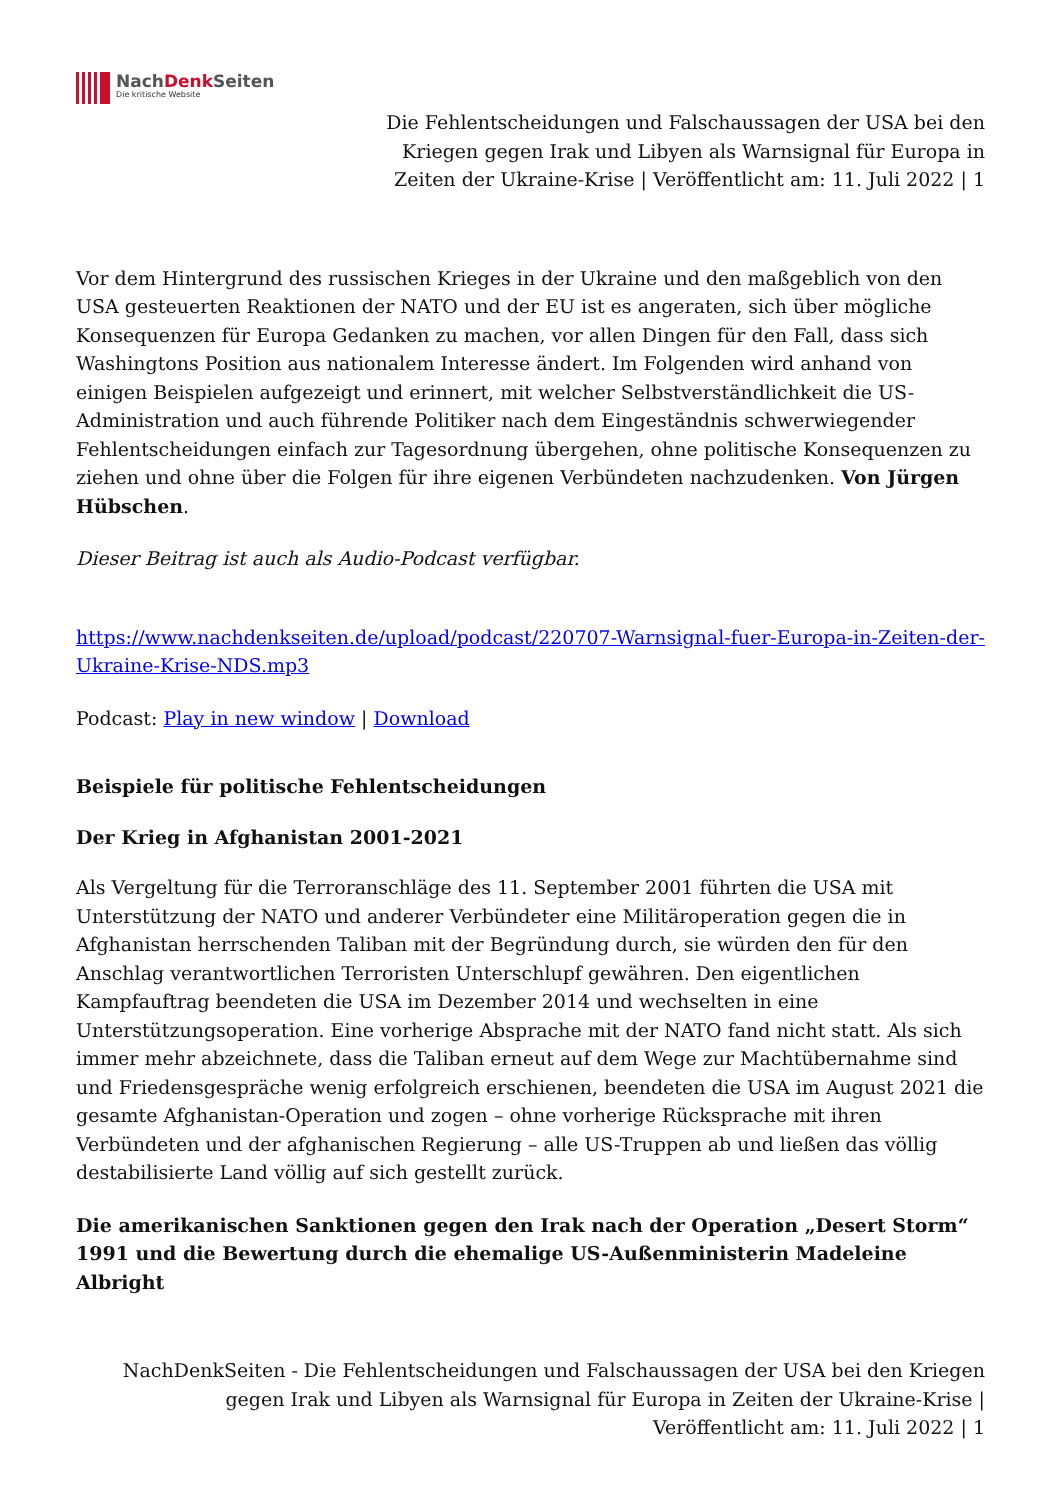NachDenk Seiten
Die kritische Website
Die Fehlentscheidungen und Falschaussagen der USA bei den Kriegen gegen Irak und Libyen als Warnsignal für Europa in Zeiten der Ukraine-Krise | Veröffentlicht am: 11. Juli 2022 | 1
Vor dem Hintergrund des russischen Krieges in der Ukraine und den maßgeblich von den USA gesteuerten Reaktionen der NATO und der EU ist es angeraten, sich über mögliche Konsequenzen für Europa Gedanken zu machen, vor allen Dingen für den Fall, dass sich Washingtons Position aus nationalem Interesse ändert. Im Folgenden wird anhand von einigen Beispielen aufgezeigt und erinnert, mit welcher Selbstverständlichkeit die US-Administration und auch führende Politiker nach dem Eingeständnis schwerwiegender Fehlentscheidungen einfach zur Tagesordnung übergehen, ohne politische Konsequenzen zu ziehen und ohne über die Folgen für ihre eigenen Verbündeten nachzudenken. Von Jürgen Hübschen.
Dieser Beitrag ist auch als Audio-Podcast verfügbar.
https://www.nachdenkseiten.de/upload/podcast/220707-Warnsignal-fuer-Europa-in-Zeiten-der-Ukraine-Krise-NDS.mp3
Podcast: Play in new window | Download
Beispiele für politische Fehlentscheidungen
Der Krieg in Afghanistan 2001-2021
Als Vergeltung für die Terroranschläge des 11. September 2001 führten die USA mit Unterstützung der NATO und anderer Verbündeter eine Militäroperation gegen die in Afghanistan herrschenden Taliban mit der Begründung durch, sie würden den für den Anschlag verantwortlichen Terroristen Unterschlupf gewähren. Den eigentlichen Kampfauftrag beendeten die USA im Dezember 2014 und wechselten in eine Unterstützungsoperation. Eine vorherige Absprache mit der NATO fand nicht statt. Als sich immer mehr abzeichnete, dass die Taliban erneut auf dem Wege zur Machtübernahme sind und Friedensgespräche wenig erfolgreich erschienen, beendeten die USA im August 2021 die gesamte Afghanistan-Operation und zogen – ohne vorherige Rücksprache mit ihren Verbündeten und der afghanischen Regierung – alle US-Truppen ab und ließen das völlig destabilisierte Land völlig auf sich gestellt zurück.
Die amerikanischen Sanktionen gegen den Irak nach der Operation „Desert Storm“ 1991 und die Bewertung durch die ehemalige US-Außenministerin Madeleine Albright
NachDenkSeiten - Die Fehlentscheidungen und Falschaussagen der USA bei den Kriegen gegen Irak und Libyen als Warnsignal für Europa in Zeiten der Ukraine-Krise | Veröffentlicht am: 11. Juli 2022 | 1